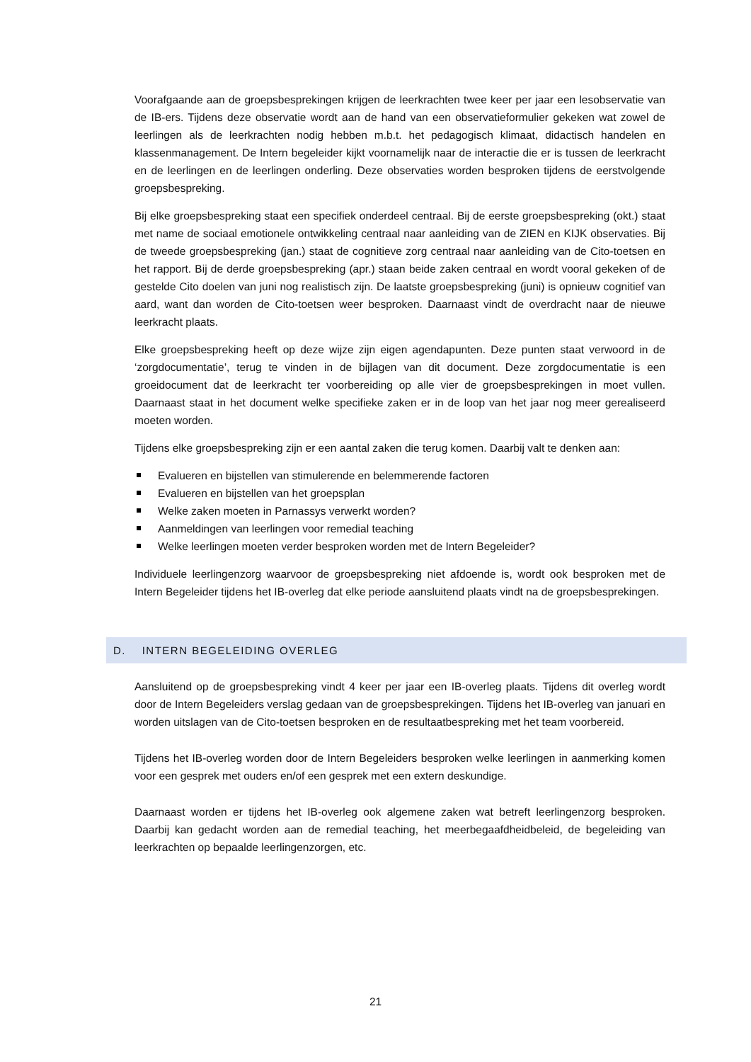Voorafgaande aan de groepsbesprekingen krijgen de leerkrachten twee keer per jaar een lesobservatie van de IB-ers. Tijdens deze observatie wordt aan de hand van een observatieformulier gekeken wat zowel de leerlingen als de leerkrachten nodig hebben m.b.t. het pedagogisch klimaat, didactisch handelen en klassenmanagement. De Intern begeleider kijkt voornamelijk naar de interactie die er is tussen de leerkracht en de leerlingen en de leerlingen onderling. Deze observaties worden besproken tijdens de eerstvolgende groepsbespreking.
Bij elke groepsbespreking staat een specifiek onderdeel centraal. Bij de eerste groepsbespreking (okt.) staat met name de sociaal emotionele ontwikkeling centraal naar aanleiding van de ZIEN en KIJK observaties. Bij de tweede groepsbespreking (jan.) staat de cognitieve zorg centraal naar aanleiding van de Cito-toetsen en het rapport. Bij de derde groepsbespreking (apr.) staan beide zaken centraal en wordt vooral gekeken of de gestelde Cito doelen van juni nog realistisch zijn. De laatste groepsbespreking (juni) is opnieuw cognitief van aard, want dan worden de Cito-toetsen weer besproken. Daarnaast vindt de overdracht naar de nieuwe leerkracht plaats.
Elke groepsbespreking heeft op deze wijze zijn eigen agendapunten. Deze punten staat verwoord in de ‘zorgdocumentatie’, terug te vinden in de bijlagen van dit document. Deze zorgdocumentatie is een groeidocument dat de leerkracht ter voorbereiding op alle vier de groepsbesprekingen in moet vullen. Daarnaast staat in het document welke specifieke zaken er in de loop van het jaar nog meer gerealiseerd moeten worden.
Tijdens elke groepsbespreking zijn er een aantal zaken die terug komen. Daarbij valt te denken aan:
Evalueren en bijstellen van stimulerende en belemmerende factoren
Evalueren en bijstellen van het groepsplan
Welke zaken moeten in Parnassys verwerkt worden?
Aanmeldingen van leerlingen voor remedial teaching
Welke leerlingen moeten verder besproken worden met de Intern Begeleider?
Individuele leerlingenzorg waarvoor de groepsbespreking niet afdoende is, wordt ook besproken met de Intern Begeleider tijdens het IB-overleg dat elke periode aansluitend plaats vindt na de groepsbesprekingen.
D. INTERN BEGELEIDING OVERLEG
Aansluitend op de groepsbespreking vindt 4 keer per jaar een IB-overleg plaats. Tijdens dit overleg wordt door de Intern Begeleiders verslag gedaan van de groepsbesprekingen. Tijdens het IB-overleg van januari en worden uitslagen van de Cito-toetsen besproken en de resultaatbespreking met het team voorbereid.
Tijdens het IB-overleg worden door de Intern Begeleiders besproken welke leerlingen in aanmerking komen voor een gesprek met ouders en/of een gesprek met een extern deskundige.
Daarnaast worden er tijdens het IB-overleg ook algemene zaken wat betreft leerlingenzorg besproken. Daarbij kan gedacht worden aan de remedial teaching, het meerbegaafdheidbeleid, de begeleiding van leerkrachten op bepaalde leerlingenzorgen, etc.
21